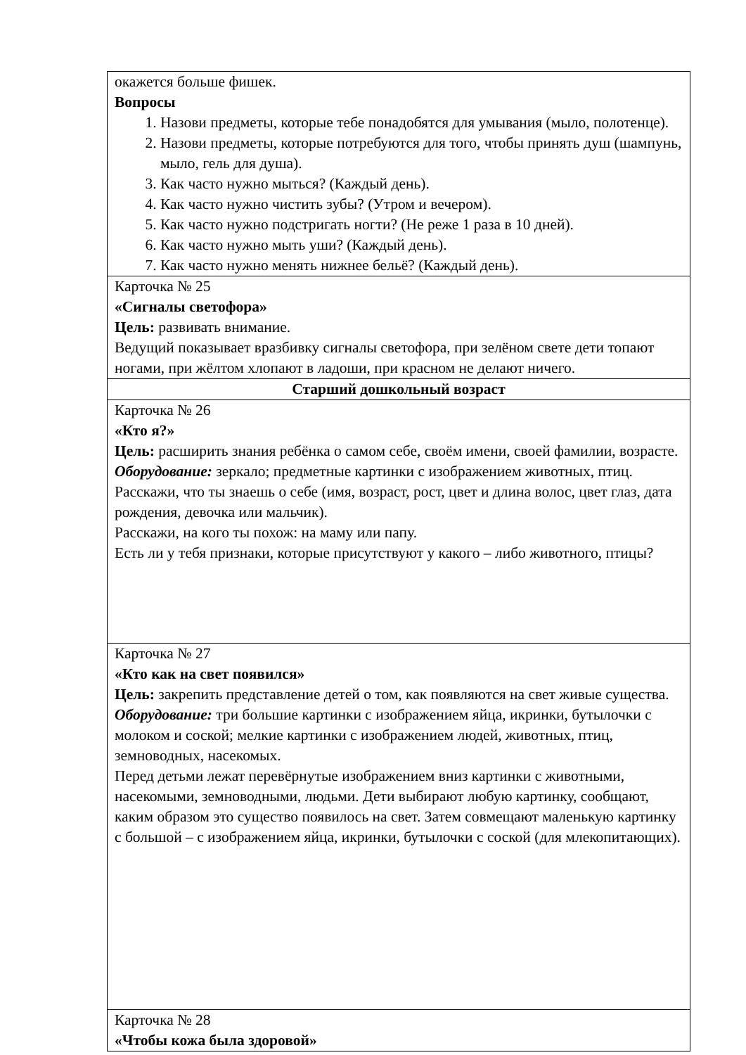| окажется больше фишек. Вопросы 1. Назови предметы, которые тебе понадобятся для умывания (мыло, полотенце). 2. Назови предметы, которые потребуются для того, чтобы принять душ (шампунь, мыло, гель для душа). 3. Как часто нужно мыться? (Каждый день). 4. Как часто нужно чистить зубы? (Утром и вечером). 5. Как часто нужно подстригать ногти? (Не реже 1 раза в 10 дней). 6. Как часто нужно мыть уши? (Каждый день). 7. Как часто нужно менять нижнее бельё? (Каждый день). |
| Карточка № 25 «Сигналы светофора» Цель: развивать внимание. Ведущий показывает вразбивку сигналы светофора, при зелёном свете дети топают ногами, при жёлтом хлопают в ладоши, при красном не делают ничего. |
| Старший дошкольный возраст |
| Карточка № 26 «Кто я?» Цель: расширить знания ребёнка о самом себе, своём имени, своей фамилии, возрасте. Оборудование: зеркало; предметные картинки с изображением животных, птиц. Расскажи, что ты знаешь о себе (имя, возраст, рост, цвет и длина волос, цвет глаз, дата рождения, девочка или мальчик). Расскажи, на кого ты похож: на маму или папу. Есть ли у тебя признаки, которые присутствуют у какого – либо животного, птицы? |
| Карточка № 27 «Кто как на свет появился» Цель: закрепить представление детей о том, как появляются на свет живые существа. Оборудование: три большие картинки с изображением яйца, икринки, бутылочки с молоком и соской; мелкие картинки с изображением людей, животных, птиц, земноводных, насекомых. Перед детьми лежат перевёрнутые изображением вниз картинки с животными, насекомыми, земноводными, людьми. Дети выбирают любую картинку, сообщают, каким образом это существо появилось на свет. Затем совмещают маленькую картинку с большой – с изображением яйца, икринки, бутылочки с соской (для млекопитающих). |
| Карточка № 28 «Чтобы кожа была здоровой» |